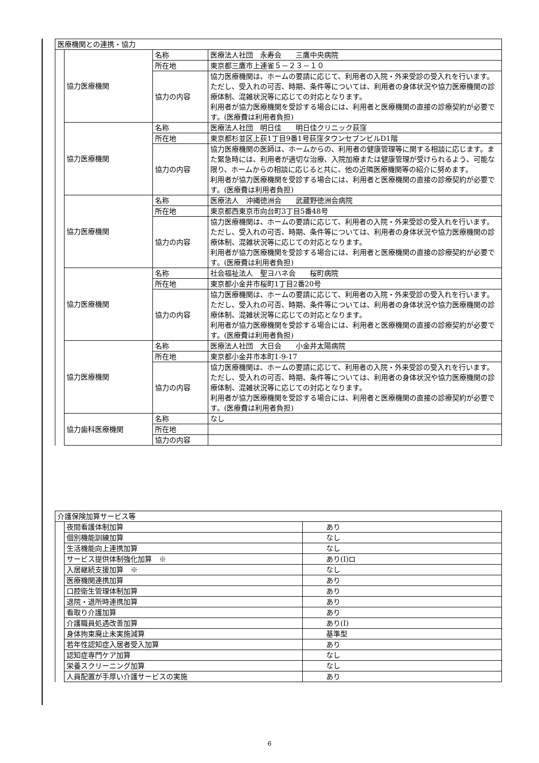| 医療機関との連携・協力 | | | |
| | 協力医療機関 | 名称 | 医療法人社団 永寿会 三鷹中央病院 |
| | | 所在地 | 東京都三鷹市上連雀５－２３－１０ |
| | | 協力の内容 | 協力医療機関は、ホームの要請に応じて、利用者の入院・外来受診の受入れを行います。ただし、受入れの可否、時期、条件等については、利用者の身体状況や協力医療機関の診療体制、混雑状況等に応じての対応となります。 利用者が協力医療機関を受診する場合には、利用者と医療機関の直接の診療契約が必要です。(医療費は利用者負担) |
| | 協力医療機関 | 名称 | 医療法人社団 明日佳 明日佳クリニック荻窪 |
| | | 所在地 | 東京都杉並区上荻1丁目9番1号荻窪タウンセブンビルD1階 |
| | | 協力の内容 | 協力医療機関の医師は、ホームからの、利用者の健康管理等に関する相談に応じます。また緊急時には、利用者が適切な治療、入院加療または健康管理が受けられるよう、可能な限り、ホームからの相談に応じると共に、他の近隣医療機関等の紹介に努めます。 利用者が協力医療機関を受診する場合には、利用者と医療機関の直接の診療契約が必要です。(医療費は利用者負担) |
| | 協力医療機関 | 名称 | 医療法人 沖縄徳洲会 武蔵野徳洲会病院 |
| | | 所在地 | 東京都西東京市向台町3丁目5番48号 |
| | | 協力の内容 | 協力医療機関は、ホームの要請に応じて、利用者の入院・外来受診の受入れを行います。ただし、受入れの可否、時期、条件等については、利用者の身体状況や協力医療機関の診療体制、混雑状況等に応じての対応となります。 利用者が協力医療機関を受診する場合には、利用者と医療機関の直接の診療契約が必要です。(医療費は利用者負担) |
| | 協力医療機関 | 名称 | 社会福祉法人 聖ヨハネ会 桜町病院 |
| | | 所在地 | 東京都小金井市桜町1丁目2番20号 |
| | | 協力の内容 | 協力医療機関は、ホームの要請に応じて、利用者の入院・外来受診の受入れを行います。ただし、受入れの可否、時期、条件等については、利用者の身体状況や協力医療機関の診療体制、混雑状況等に応じての対応となります。 利用者が協力医療機関を受診する場合には、利用者と医療機関の直接の診療契約が必要です。(医療費は利用者負担) |
| | 協力医療機関 | 名称 | 医療法人社団 大日会 小金井太陽病院 |
| | | 所在地 | 東京都小金井市本町1-9-17 |
| | | 協力の内容 | 協力医療機関は、ホームの要請に応じて、利用者の入院・外来受診の受入れを行います。ただし、受入れの可否、時期、条件等については、利用者の身体状況や協力医療機関の診療体制、混雑状況等に応じての対応となります。 利用者が協力医療機関を受診する場合には、利用者と医療機関の直接の診療契約が必要です。(医療費は利用者負担) |
| | 協力歯科医療機関 | 名称 | なし |
| | | 所在地 | |
| | | 協力の内容 | |
| 介護保険加算サービス等 | | |
| | 夜間看護体制加算 | あり |
| | 個別機能訓練加算 | なし |
| | 生活機能向上連携加算 | なし |
| | サービス提供体制強化加算 ※ | あり(Ⅰ)ロ |
| | 入居継続支援加算 ※ | なし |
| | 医療機関連携加算 | あり |
| | 口腔衛生管理体制加算 | あり |
| | 退院・退所時連携加算 | あり |
| | 看取り介護加算 | あり |
| | 介護職員処遇改善加算 | あり(Ⅰ) |
| | 身体拘束廃止未実施減算 | 基準型 |
| | 若年性認知症入居者受入加算 | あり |
| | 認知症専門ケア加算 | なし |
| | 栄養スクリーニング加算 | なし |
| | 人員配置が手厚い介護サービスの実施 | あり |
6